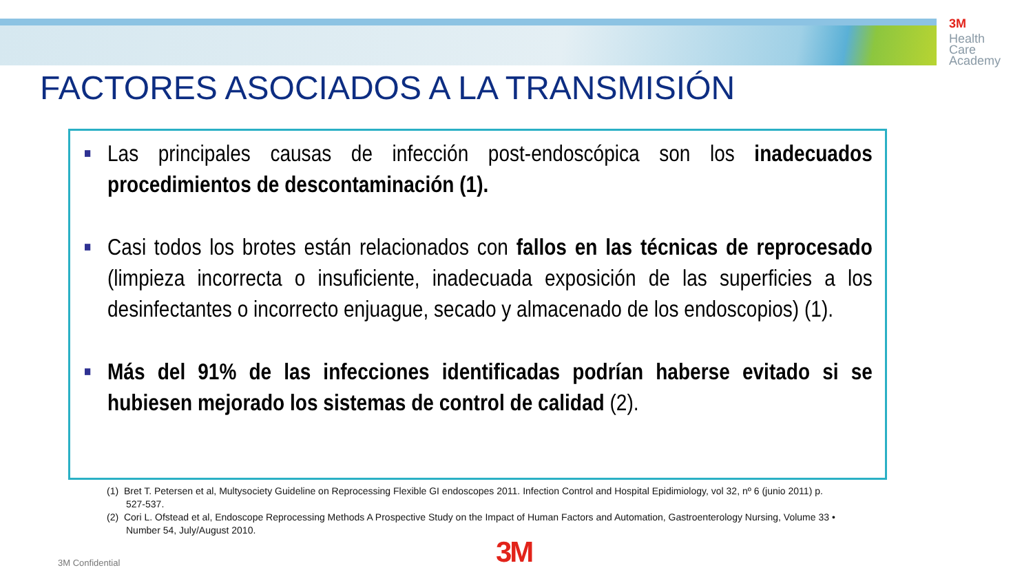3M
Health
Care
Academy
FACTORES ASOCIADOS A LA TRANSMISIÓN
■ Las principales causas de infección post-endoscópica son los inadecuados procedimientos de descontaminación (1).
■ Casi todos los brotes están relacionados con fallos en las técnicas de reprocesado (limpieza incorrecta o insuficiente, inadecuada exposición de las superficies a los desinfectantes o incorrecto enjuague, secado y almacenado de los endoscopios) (1).
■ Más del 91% de las infecciones identificadas podrían haberse evitado si se hubiesen mejorado los sistemas de control de calidad (2).
(1) Bret T. Petersen et al, Multysociety Guideline on Reprocessing Flexible GI endoscopes 2011. Infection Control and Hospital Epidimiology, vol 32, nº 6 (junio 2011) p. 527-537.
(2) Cori L. Ofstead et al, Endoscope Reprocessing Methods A Prospective Study on the Impact of Human Factors and Automation, Gastroenterology Nursing, Volume 33 • Number 54, July/August 2010.
3M Confidential 3M